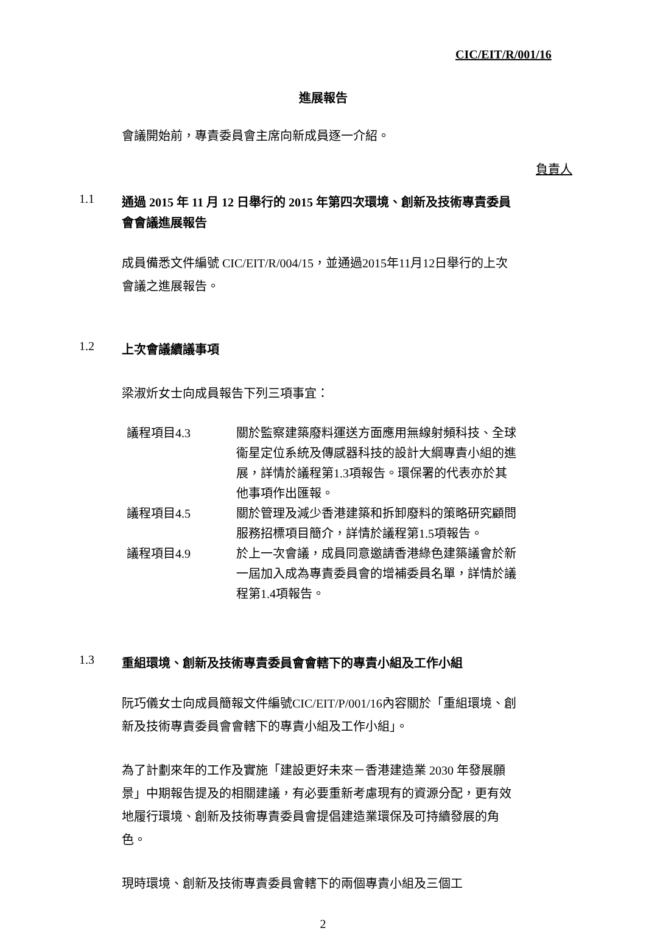CIC/EIT/R/001/16
進展報告
會議開始前，專責委員會主席向新成員逐一介紹。
負責人
1.1
通過 2015 年 11 月 12 日舉行的 2015 年第四次環境、創新及技術專責委員會會議進展報告
成員備悉文件編號 CIC/EIT/R/004/15，並通過2015年11月12日舉行的上次會議之進展報告。
1.2
上次會議續議事項
梁淑炘女士向成員報告下列三項事宜：
| 議程項目4.3 | 關於監察建築廢料運送方面應用無線射頻科技、全球衞星定位系統及傳感器科技的設計大綱專責小組的進展，詳情於議程第1.3項報告。環保署的代表亦於其他事項作出匯報。 |
| 議程項目4.5 | 關於管理及減少香港建築和拆卸廢料的策略研究顧問服務招標項目簡介，詳情於議程第1.5項報告。 |
| 議程項目4.9 | 於上一次會議，成員同意邀請香港綠色建築議會於新一屆加入成為專責委員會的增補委員名單，詳情於議程第1.4項報告。 |
1.3
重組環境、創新及技術專責委員會會轄下的專責小組及工作小組
阮巧儀女士向成員簡報文件編號CIC/EIT/P/001/16內容關於「重組環境、創新及技術專責委員會會轄下的專責小組及工作小組」。
為了計劃來年的工作及實施「建設更好未來－香港建造業 2030 年發展願景」中期報告提及的相關建議，有必要重新考慮現有的資源分配，更有效地履行環境、創新及技術專責委員會提倡建造業環保及可持續發展的角色。
現時環境、創新及技術專責委員會轄下的兩個專責小組及三個工
2